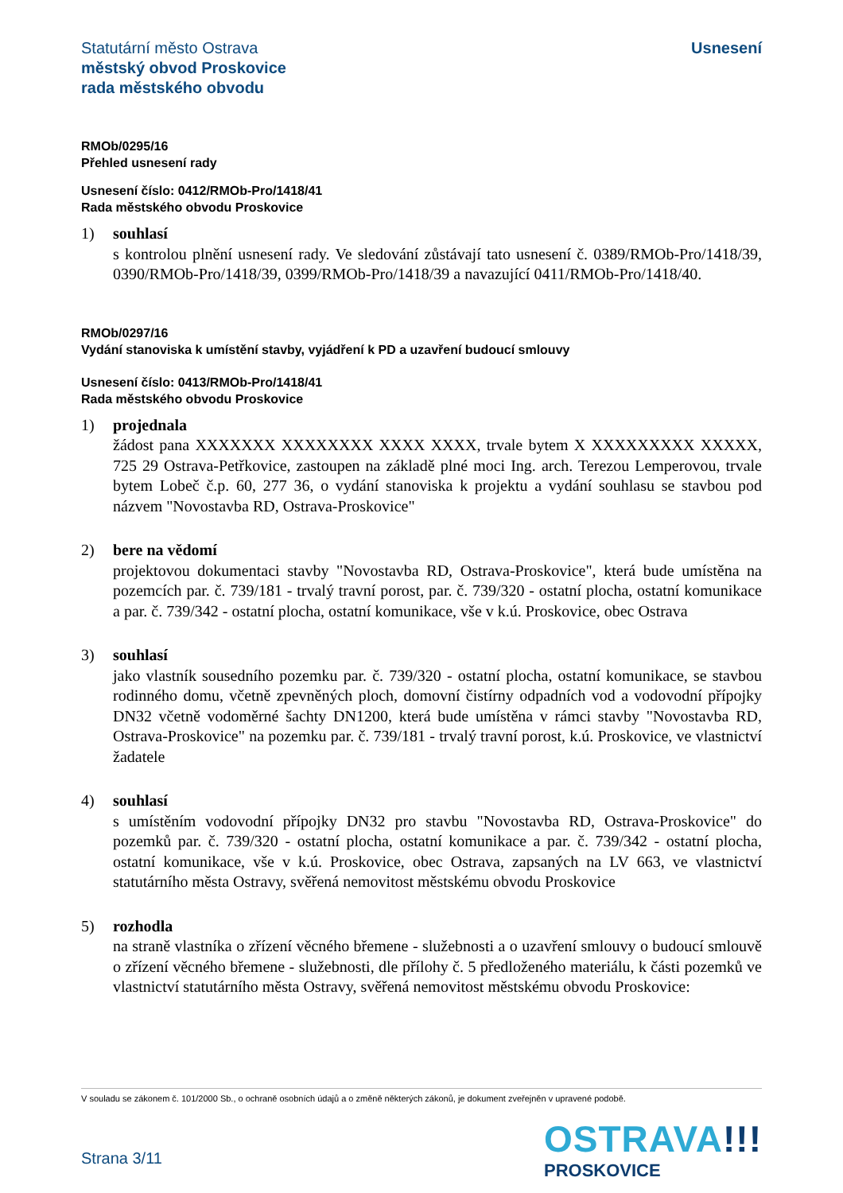Statutární město Ostrava
městský obvod Proskovice
rada městského obvodu
Usnesení
RMOb/0295/16
Přehled usnesení rady
Usnesení číslo: 0412/RMOb-Pro/1418/41
Rada městského obvodu Proskovice
1) souhlasí
s kontrolou plnění usnesení rady. Ve sledování zůstávají tato usnesení č. 0389/RMOb-Pro/1418/39, 0390/RMOb-Pro/1418/39, 0399/RMOb-Pro/1418/39 a navazující 0411/RMOb-Pro/1418/40.
RMOb/0297/16
Vydání stanoviska k umístění stavby, vyjádření k PD a uzavření budoucí smlouvy
Usnesení číslo: 0413/RMOb-Pro/1418/41
Rada městského obvodu Proskovice
1) projednala
žádost pana XXXXXXX XXXXXXXX XXXX XXXX, trvale bytem X XXXXXXXXX XXXXX, 725 29 Ostrava-Petřkovice, zastoupen na základě plné moci Ing. arch. Terezou Lemperovou, trvale bytem Lobeč č.p. 60, 277 36, o vydání stanoviska k projektu a vydání souhlasu se stavbou pod názvem "Novostavba RD, Ostrava-Proskovice"
2) bere na vědomí
projektovou dokumentaci stavby "Novostavba RD, Ostrava-Proskovice", která bude umístěna na pozemcích par. č. 739/181 - trvalý travní porost, par. č. 739/320 - ostatní plocha, ostatní komunikace a par. č. 739/342 - ostatní plocha, ostatní komunikace, vše v k.ú. Proskovice, obec Ostrava
3) souhlasí
jako vlastník sousedního pozemku par. č. 739/320 - ostatní plocha, ostatní komunikace, se stavbou rodinného domu, včetně zpevněných ploch, domovní čistírny odpadních vod a vodovodní přípojky DN32 včetně vodoměrné šachty DN1200, která bude umístěna v rámci stavby "Novostavba RD, Ostrava-Proskovice" na pozemku par. č. 739/181 - trvalý travní porost, k.ú. Proskovice, ve vlastnictví žadatele
4) souhlasí
s umístěním vodovodní přípojky DN32 pro stavbu "Novostavba RD, Ostrava-Proskovice" do pozemků par. č. 739/320 - ostatní plocha, ostatní komunikace a par. č. 739/342 - ostatní plocha, ostatní komunikace, vše v k.ú. Proskovice, obec Ostrava, zapsaných na LV 663, ve vlastnictví statutárního města Ostravy, svěřená nemovitost městskému obvodu Proskovice
5) rozhodla
na straně vlastníka o zřízení věcného břemene - služebnosti a o uzavření smlouvy o budoucí smlouvě o zřízení věcného břemene - služebnosti, dle přílohy č. 5 předloženého materiálu, k části pozemků ve vlastnictví statutárního města Ostravy, svěřená nemovitost městskému obvodu Proskovice:
V souladu se zákonem č. 101/2000 Sb., o ochraně osobních údajů a o změně některých zákonů, je dokument zveřejněn v upravené podobě.
Strana 3/11
OSTRAVA!!!
PROSKOVICE